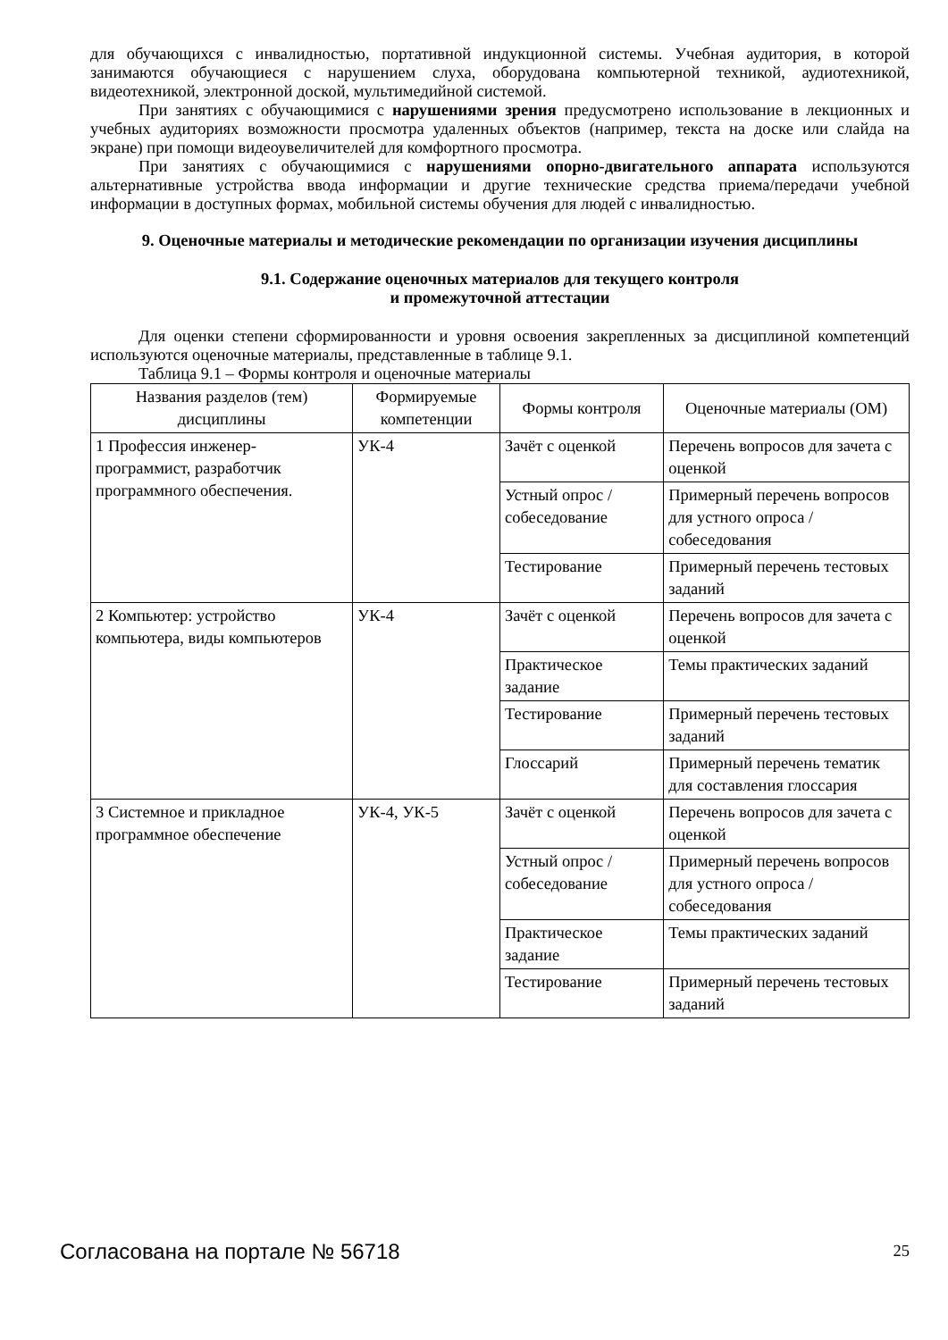для обучающихся с инвалидностью, портативной индукционной системы. Учебная аудитория, в которой занимаются обучающиеся с нарушением слуха, оборудована компьютерной техникой, аудиотехникой, видеотехникой, электронной доской, мультимедийной системой.
При занятиях с обучающимися с нарушениями зрения предусмотрено использование в лекционных и учебных аудиториях возможности просмотра удаленных объектов (например, текста на доске или слайда на экране) при помощи видеоувеличителей для комфортного просмотра.
При занятиях с обучающимися с нарушениями опорно-двигательного аппарата используются альтернативные устройства ввода информации и другие технические средства приема/передачи учебной информации в доступных формах, мобильной системы обучения для людей с инвалидностью.
9. Оценочные материалы и методические рекомендации по организации изучения дисциплины
9.1. Содержание оценочных материалов для текущего контроля
и промежуточной аттестации
Для оценки степени сформированности и уровня освоения закрепленных за дисциплиной компетенций используются оценочные материалы, представленные в таблице 9.1.
Таблица 9.1 – Формы контроля и оценочные материалы
| Названия разделов (тем) дисциплины | Формируемые компетенции | Формы контроля | Оценочные материалы (ОМ) |
| --- | --- | --- | --- |
| 1 Профессия инженер-программист, разработчик программного обеспечения. | УК-4 | Зачёт с оценкой | Перечень вопросов для зачета с оценкой |
| | | Устный опрос / собеседование | Примерный перечень вопросов для устного опроса / собеседования |
| | | Тестирование | Примерный перечень тестовых заданий |
| 2 Компьютер: устройство компьютера, виды компьютеров | УК-4 | Зачёт с оценкой | Перечень вопросов для зачета с оценкой |
| | | Практическое задание | Темы практических заданий |
| | | Тестирование | Примерный перечень тестовых заданий |
| | | Глоссарий | Примерный перечень тематик для составления глоссария |
| 3 Системное и прикладное программное обеспечение | УК-4, УК-5 | Зачёт с оценкой | Перечень вопросов для зачета с оценкой |
| | | Устный опрос / собеседование | Примерный перечень вопросов для устного опроса / собеседования |
| | | Практическое задание | Темы практических заданий |
| | | Тестирование | Примерный перечень тестовых заданий |
Согласована на портале № 56718 25